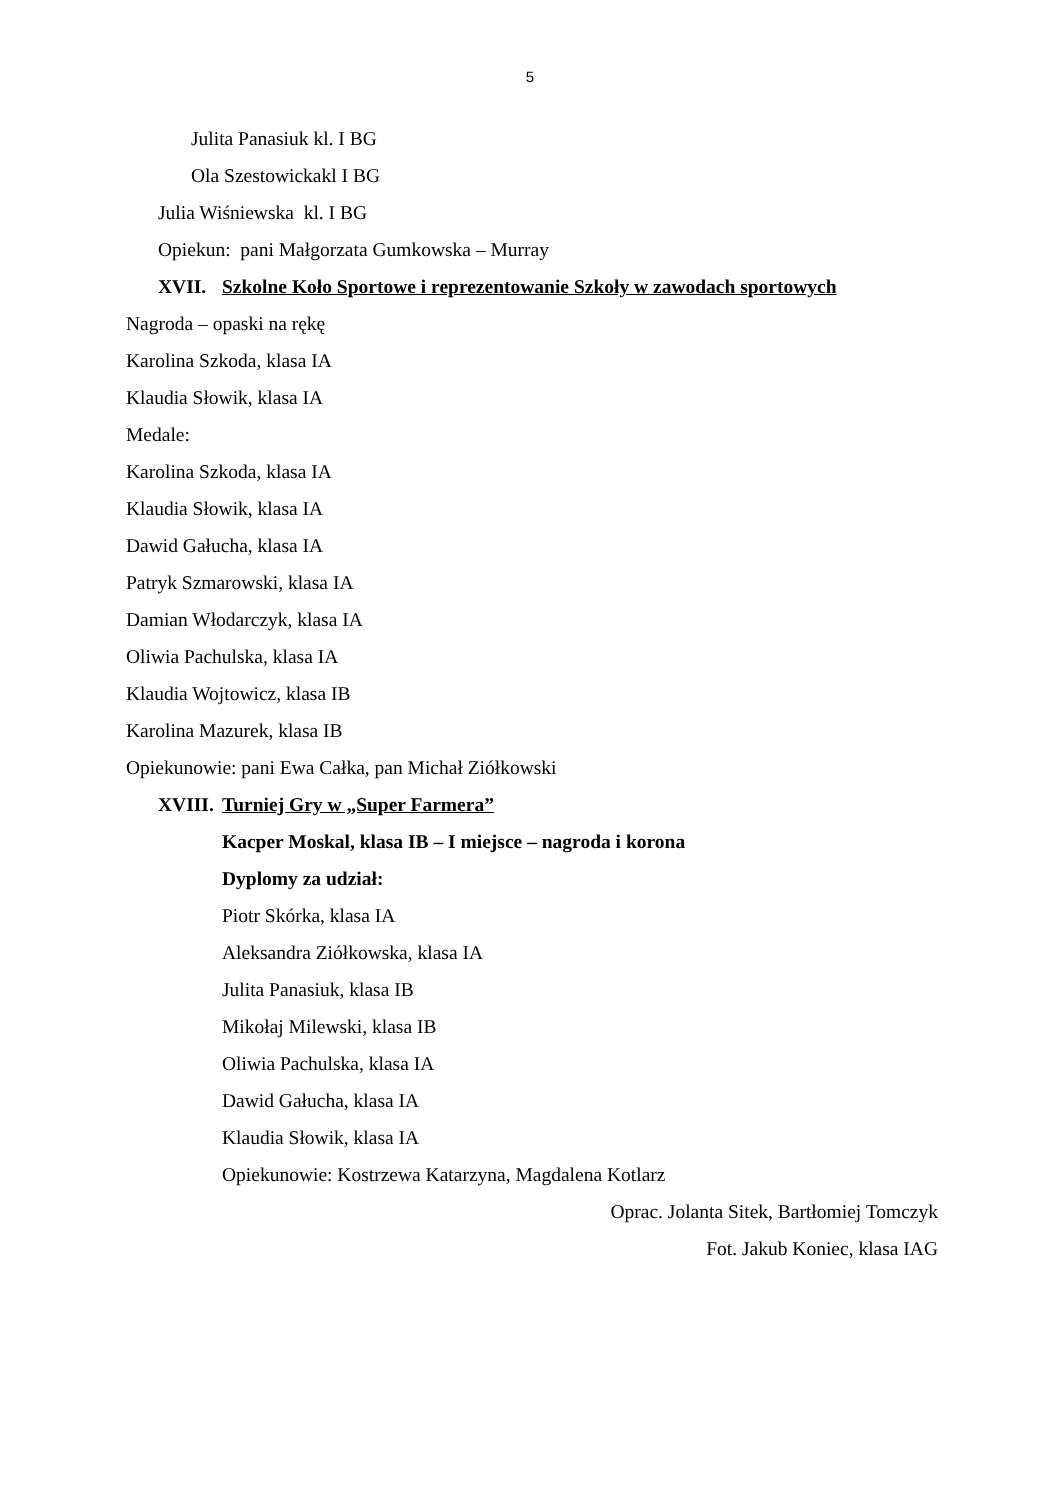5
Julita Panasiuk kl. I BG
Ola Szestowickakl I BG
Julia Wiśniewska kl. I BG
Opiekun: pani Małgorzata Gumkowska – Murray
XVII. Szkolne Koło Sportowe i reprezentowanie Szkoły w zawodach sportowych
Nagroda – opaski na rękę
Karolina Szkoda, klasa IA
Klaudia Słowik, klasa IA
Medale:
Karolina Szkoda, klasa IA
Klaudia Słowik, klasa IA
Dawid Gałucha, klasa IA
Patryk Szmarowski, klasa IA
Damian Włodarczyk, klasa IA
Oliwia Pachulska, klasa IA
Klaudia Wojtowicz, klasa IB
Karolina Mazurek, klasa IB
Opiekunowie: pani Ewa Całka, pan Michał Ziółkowski
XVIII. Turniej Gry w „Super Farmera”
Kacper Moskal, klasa IB – I miejsce – nagroda i korona
Dyplomy za udział:
Piotr Skórka, klasa IA
Aleksandra Ziółkowska, klasa IA
Julita Panasiuk, klasa IB
Mikołaj Milewski, klasa IB
Oliwia Pachulska, klasa IA
Dawid Gałucha, klasa IA
Klaudia Słowik, klasa IA
Opiekunowie: Kostrzewa Katarzyna, Magdalena Kotlarz
Oprac. Jolanta Sitek, Bartłomiej Tomczyk
Fot. Jakub Koniec, klasa IAG